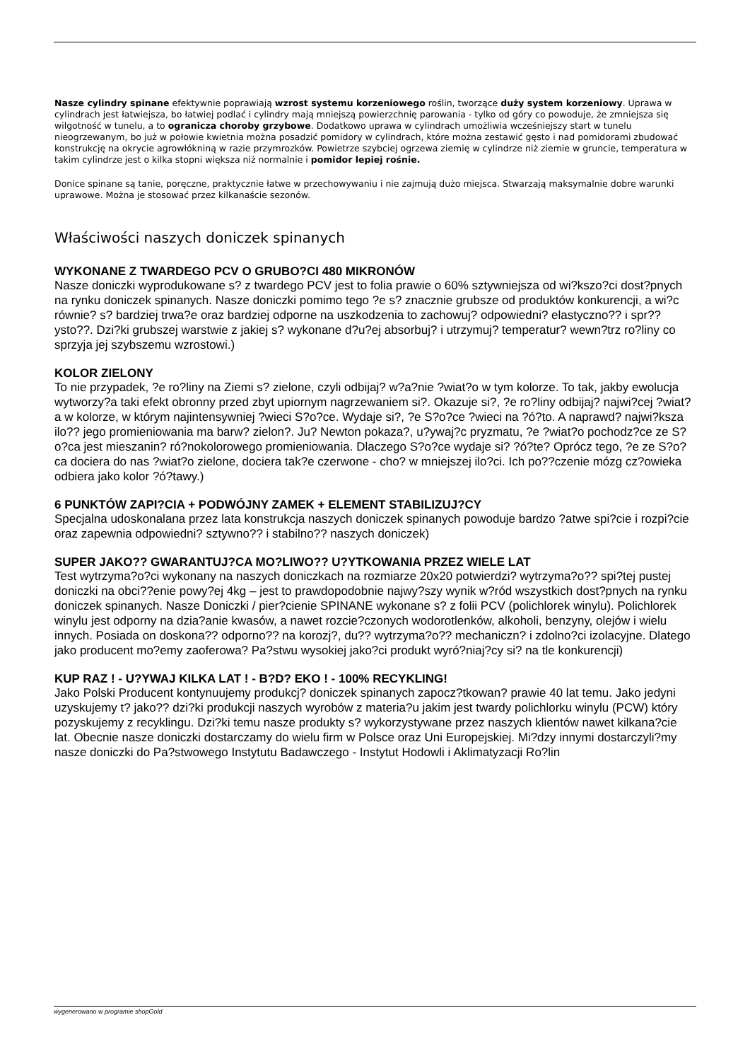Nasze cylindry spinane efektywnie poprawiają wzrost systemu korzeniowego roślin, tworzące duży system korzeniowy. Uprawa w cylindrach jest łatwiejsza, bo łatwiej podlać i cylindry mają mniejszą powierzchnię parowania - tylko od góry co powoduje, że zmniejsza się wilgotność w tunelu, a to ogranicza choroby grzybowe. Dodatkowo uprawa w cylindrach umożliwia wcześniejszy start w tunelu nieogrzewanym, bo już w połowie kwietnia można posadzić pomidory w cylindrach, które można zestawić gęsto i nad pomidorami zbudować konstrukcję na okrycie agrowłókniną w razie przymrozków. Powietrze szybciej ogrzewa ziemię w cylindrze niż ziemie w gruncie, temperatura w takim cylindrze jest o kilka stopni większa niż normalnie i pomidor lepiej rośnie.
Donice spinane są tanie, poręczne, praktycznie łatwe w przechowywaniu i nie zajmują dużo miejsca. Stwarzają maksymalnie dobre warunki uprawowe. Można je stosować przez kilkanaście sezonów.
Właściwości naszych doniczek spinanych
WYKONANE Z TWARDEGO PCV O GRUBO?CI 480 MIKRONÓW
Nasze doniczki wyprodukowane s? z twardego PCV jest to folia prawie o 60% sztywniejsza od wi?kszo?ci dost?pnych na rynku doniczek spinanych. Nasze doniczki pomimo tego ?e s? znacznie grubsze od produktów konkurencji, a wi?c równie? s? bardziej trwa?e oraz bardziej odporne na uszkodzenia to zachowuj? odpowiedni? elastyczno?? i spr??ysto??. Dzi?ki grubszej warstwie z jakiej s? wykonane d?u?ej absorbuj? i utrzymuj? temperatur? wewn?trz ro?liny co sprzyja jej szybszemu wzrostowi.)
KOLOR ZIELONY
To nie przypadek, ?e ro?liny na Ziemi s? zielone, czyli odbijaj? w?a?nie ?wiat?o w tym kolorze. To tak, jakby ewolucja wytworzy?a taki efekt obronny przed zbyt upiornym nagrzewaniem si?. Okazuje si?, ?e ro?liny odbijaj? najwi?cej ?wiat?a w kolorze, w którym najintensywniej ?wieci S?o?ce. Wydaje si?, ?e S?o?ce ?wieci na ?ó?to. A naprawd? najwi?ksza ilo?? jego promieniowania ma barw? zielon?. Ju? Newton pokaza?, u?ywaj?c pryzmatu, ?e ?wiat?o pochodz?ce ze S?o?ca jest mieszanin? ró?nokolorowego promieniowania. Dlaczego S?o?ce wydaje si? ?ó?te? Oprócz tego, ?e ze S?o?ca dociera do nas ?wiat?o zielone, dociera tak?e czerwone - cho? w mniejszej ilo?ci. Ich po??czenie mózg cz?owieka odbiera jako kolor ?ó?tawy.)
6 PUNKTÓW ZAPI?CIA + PODWÓJNY ZAMEK + ELEMENT STABILIZUJ?CY
Specjalna udoskonalana przez lata konstrukcja naszych doniczek spinanych powoduje bardzo ?atwe spi?cie i rozpi?cie oraz zapewnia odpowiedni? sztywno?? i stabilno?? naszych doniczek)
SUPER JAKO?? GWARANTUJ?CA MO?LIWO?? U?YTKOWANIA PRZEZ WIELE LAT
Test wytrzyma?o?ci wykonany na naszych doniczkach na rozmiarze 20x20 potwierdzi? wytrzyma?o?? spi?tej pustej doniczki na obci??enie powy?ej 4kg – jest to prawdopodobnie najwy?szy wynik w?ród wszystkich dost?pnych na rynku doniczek spinanych. Nasze Doniczki / pier?cienie SPINANE wykonane s? z folii PCV (polichlorek winylu). Polichlorek winylu jest odporny na dzia?anie kwasów, a nawet rozcie?czonych wodorotlenków, alkoholi, benzyny, olejów i wielu innych. Posiada on doskona?? odporno?? na korozj?, du?? wytrzyma?o?? mechaniczn? i zdolno?ci izolacyjne. Dlatego jako producent mo?emy zaoferowa? Pa?stwu wysokiej jako?ci produkt wyró?niaj?cy si? na tle konkurencji)
KUP RAZ ! - U?YWAJ KILKA LAT ! - B?D? EKO ! - 100% RECYKLING!
Jako Polski Producent kontynuujemy produkcj? doniczek spinanych zapocz?tkowan? prawie 40 lat temu. Jako jedyni uzyskujemy t? jako?? dzi?ki produkcji naszych wyrobów z materia?u jakim jest twardy polichlorku winylu (PCW) który pozyskujemy z recyklingu. Dzi?ki temu nasze produkty s? wykorzystywane przez naszych klientów nawet kilkana?cie lat. Obecnie nasze doniczki dostarczamy do wielu firm w Polsce oraz Uni Europejskiej. Mi?dzy innymi dostarczyli?my nasze doniczki do Pa?stwowego Instytutu Badawczego - Instytut Hodowli i Aklimatyzacji Ro?lin
wygenerowano w programie shopGold